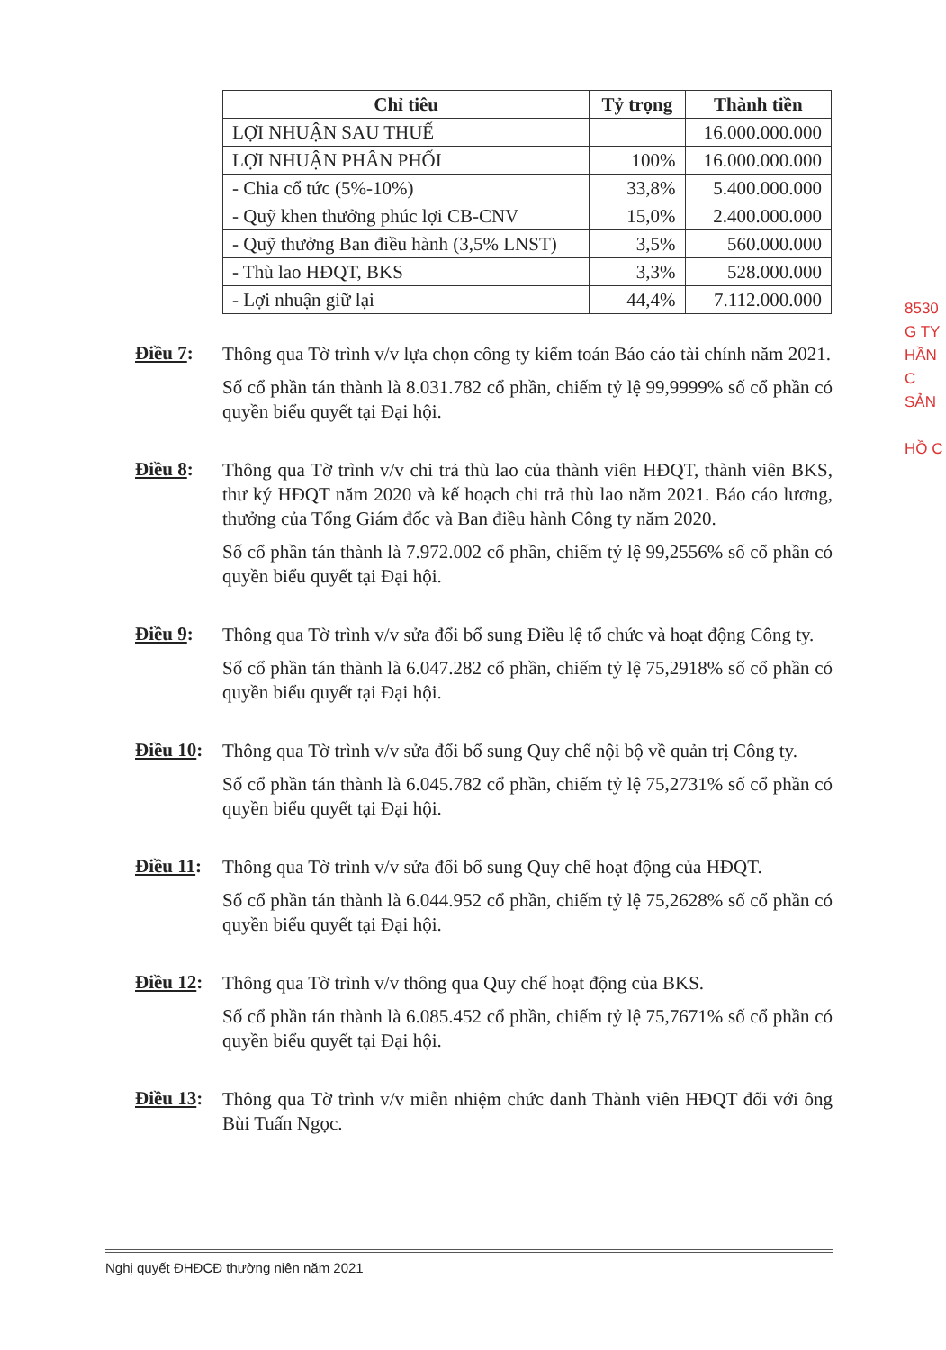| Chỉ tiêu | Tỷ trọng | Thành tiền |
| --- | --- | --- |
| LỢI NHUẬN SAU THUẾ | | 16.000.000.000 |
| LỢI NHUẬN PHÂN PHỐI | 100% | 16.000.000.000 |
| - Chia cổ tức (5%-10%) | 33,8% | 5.400.000.000 |
| - Quỹ khen thưởng phúc lợi CB-CNV | 15,0% | 2.400.000.000 |
| - Quỹ thưởng Ban điều hành (3,5% LNST) | 3,5% | 560.000.000 |
| - Thù lao HĐQT, BKS | 3,3% | 528.000.000 |
| - Lợi nhuận giữ lại | 44,4% | 7.112.000.000 |
8530
G TY
HẦN
C SẢN
HỒ C
Điều 7:
Thông qua Tờ trình v/v lựa chọn công ty kiểm toán Báo cáo tài chính năm 2021.
Số cổ phần tán thành là 8.031.782 cổ phần, chiếm tỷ lệ 99,9999% số cổ phần có quyền biểu quyết tại Đại hội.
Điều 8:
Thông qua Tờ trình v/v chi trả thù lao của thành viên HĐQT, thành viên BKS, thư ký HĐQT năm 2020 và kế hoạch chi trả thù lao năm 2021. Báo cáo lương, thưởng của Tổng Giám đốc và Ban điều hành Công ty năm 2020.
Số cổ phần tán thành là 7.972.002 cổ phần, chiếm tỷ lệ 99,2556% số cổ phần có quyền biểu quyết tại Đại hội.
Điều 9:
Thông qua Tờ trình v/v sửa đổi bổ sung Điều lệ tổ chức và hoạt động Công ty.
Số cổ phần tán thành là 6.047.282 cổ phần, chiếm tỷ lệ 75,2918% số cổ phần có quyền biểu quyết tại Đại hội.
Điều 10:
Thông qua Tờ trình v/v sửa đổi bổ sung Quy chế nội bộ về quản trị Công ty.
Số cổ phần tán thành là 6.045.782 cổ phần, chiếm tỷ lệ 75,2731% số cổ phần có quyền biểu quyết tại Đại hội.
Điều 11:
Thông qua Tờ trình v/v sửa đổi bổ sung Quy chế hoạt động của HĐQT.
Số cổ phần tán thành là 6.044.952 cổ phần, chiếm tỷ lệ 75,2628% số cổ phần có quyền biểu quyết tại Đại hội.
Điều 12:
Thông qua Tờ trình v/v thông qua Quy chế hoạt động của BKS.
Số cổ phần tán thành là 6.085.452 cổ phần, chiếm tỷ lệ 75,7671% số cổ phần có quyền biểu quyết tại Đại hội.
Điều 13:
Thông qua Tờ trình v/v miễn nhiệm chức danh Thành viên HĐQT đối với ông Bùi Tuấn Ngọc.
Nghị quyết ĐHĐCĐ thường niên năm 2021